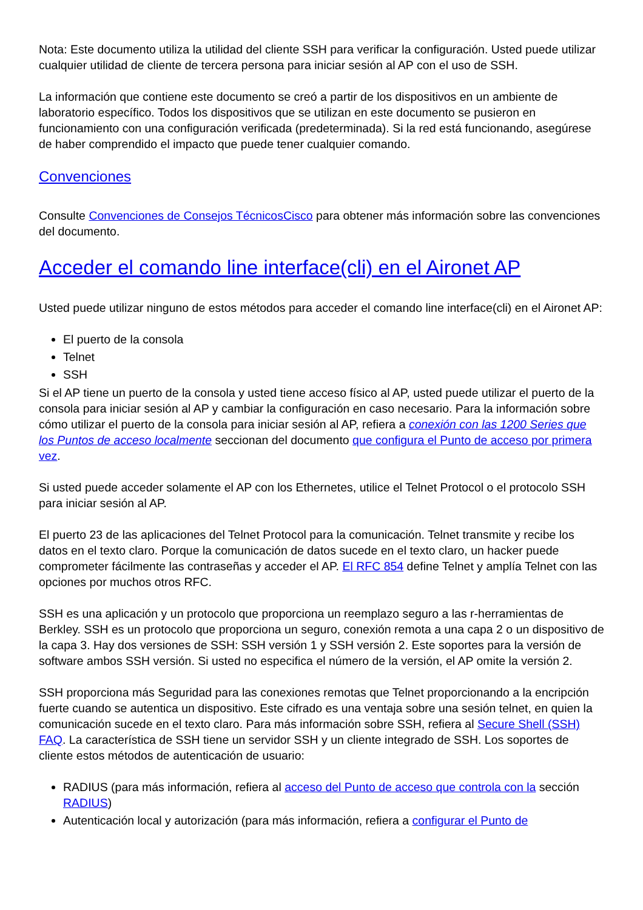Nota: Este documento utiliza la utilidad del cliente SSH para verificar la configuración. Usted puede utilizar cualquier utilidad de cliente de tercera persona para iniciar sesión al AP con el uso de SSH.
La información que contiene este documento se creó a partir de los dispositivos en un ambiente de laboratorio específico. Todos los dispositivos que se utilizan en este documento se pusieron en funcionamiento con una configuración verificada (predeterminada). Si la red está funcionando, asegúrese de haber comprendido el impacto que puede tener cualquier comando.
Convenciones
Consulte Convenciones de Consejos TécnicosCisco para obtener más información sobre las convenciones del documento.
Acceder el comando line interface(cli) en el Aironet AP
Usted puede utilizar ninguno de estos métodos para acceder el comando line interface(cli) en el Aironet AP:
El puerto de la consola
Telnet
SSH
Si el AP tiene un puerto de la consola y usted tiene acceso físico al AP, usted puede utilizar el puerto de la consola para iniciar sesión al AP y cambiar la configuración en caso necesario. Para la información sobre cómo utilizar el puerto de la consola para iniciar sesión al AP, refiera a conexión con las 1200 Series que los Puntos de acceso localmente seccionan del documento que configura el Punto de acceso por primera vez.
Si usted puede acceder solamente el AP con los Ethernetes, utilice el Telnet Protocol o el protocolo SSH para iniciar sesión al AP.
El puerto 23 de las aplicaciones del Telnet Protocol para la comunicación. Telnet transmite y recibe los datos en el texto claro. Porque la comunicación de datos sucede en el texto claro, un hacker puede comprometer fácilmente las contraseñas y acceder el AP. El RFC 854 define Telnet y amplía Telnet con las opciones por muchos otros RFC.
SSH es una aplicación y un protocolo que proporciona un reemplazo seguro a las r-herramientas de Berkley. SSH es un protocolo que proporciona un seguro, conexión remota a una capa 2 o un dispositivo de la capa 3. Hay dos versiones de SSH: SSH versión 1 y SSH versión 2. Este soportes para la versión de software ambos SSH versión. Si usted no especifica el número de la versión, el AP omite la versión 2.
SSH proporciona más Seguridad para las conexiones remotas que Telnet proporcionando a la encripción fuerte cuando se autentica un dispositivo. Este cifrado es una ventaja sobre una sesión telnet, en quien la comunicación sucede en el texto claro. Para más información sobre SSH, refiera al Secure Shell (SSH) FAQ. La característica de SSH tiene un servidor SSH y un cliente integrado de SSH. Los soportes de cliente estos métodos de autenticación de usuario:
RADIUS (para más información, refiera al acceso del Punto de acceso que controla con la sección RADIUS)
Autenticación local y autorización (para más información, refiera a configurar el Punto de